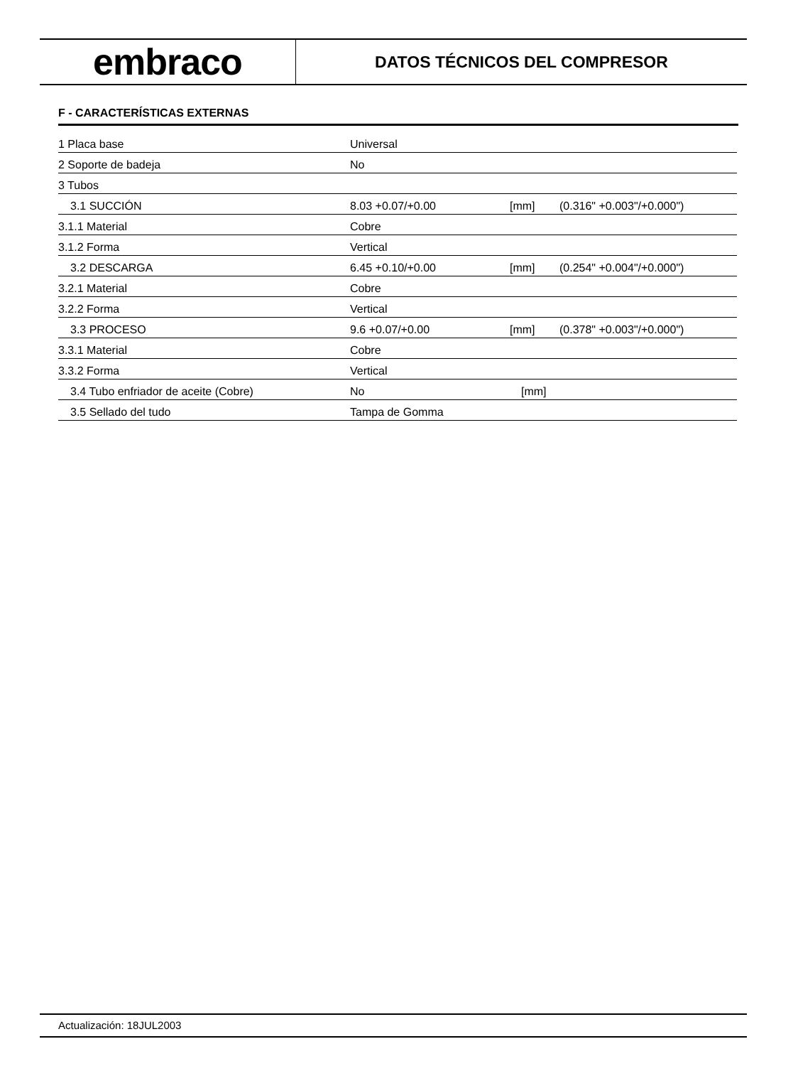embraco
DATOS TÉCNICOS DEL COMPRESOR
F - CARACTERÍSTICAS EXTERNAS
| 1 Placa base | Universal | | |
| 2 Soporte de badeja | No | | |
| 3 Tubos | | | |
| 3.1 SUCCIÓN | 8.03 +0.07/+0.00 | [mm] | (0.316" +0.003"/+0.000") |
| 3.1.1 Material | Cobre | | |
| 3.1.2 Forma | Vertical | | |
| 3.2 DESCARGA | 6.45 +0.10/+0.00 | [mm] | (0.254" +0.004"/+0.000") |
| 3.2.1 Material | Cobre | | |
| 3.2.2 Forma | Vertical | | |
| 3.3 PROCESO | 9.6 +0.07/+0.00 | [mm] | (0.378" +0.003"/+0.000") |
| 3.3.1 Material | Cobre | | |
| 3.3.2 Forma | Vertical | | |
| 3.4 Tubo enfriador de aceite (Cobre) | No | [mm] | |
| 3.5 Sellado del tudo | Tampa de Gomma | | |
Actualización: 18JUL2003